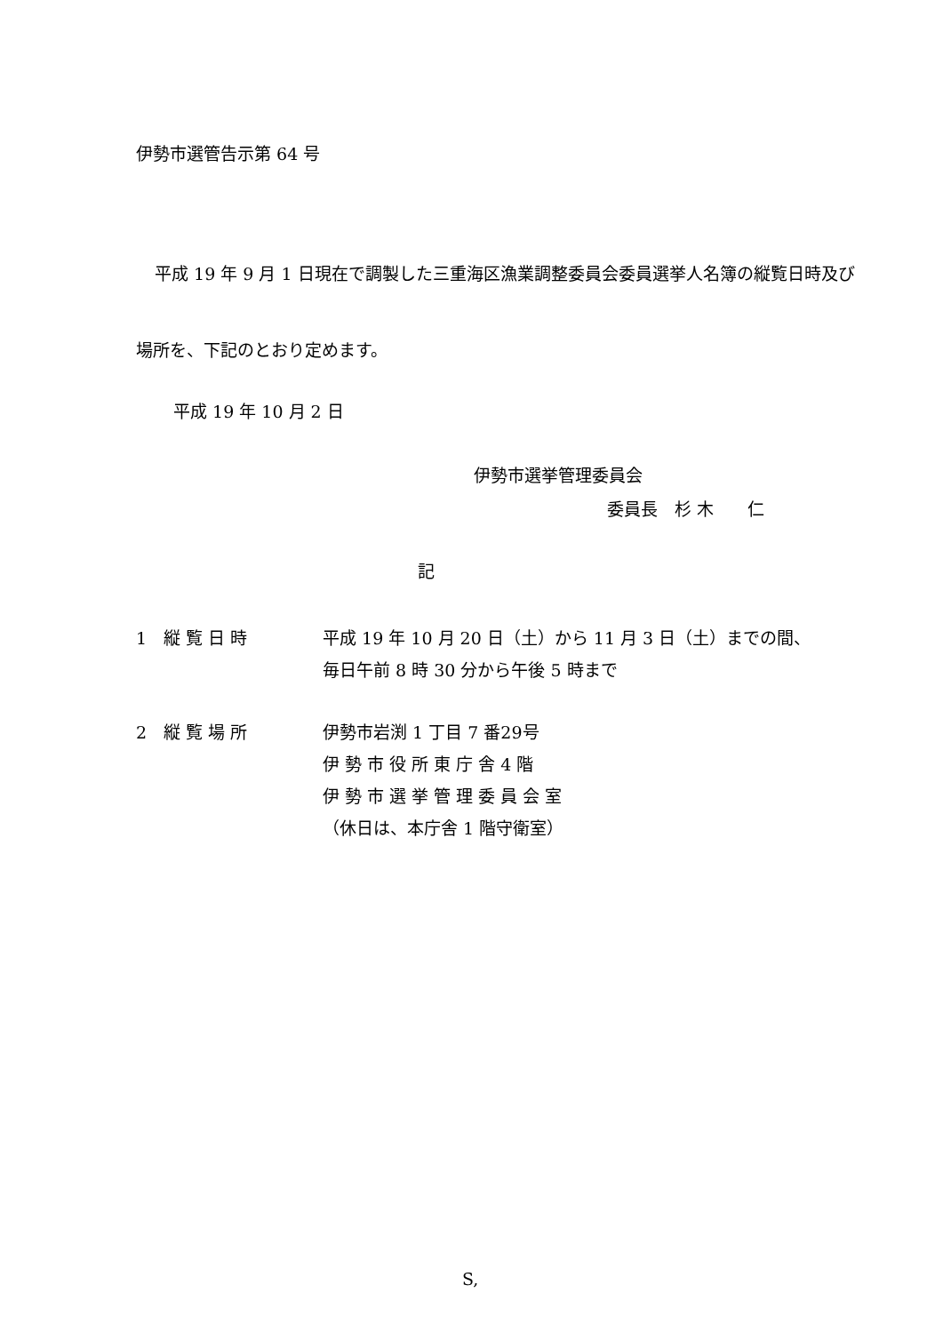伊勢市選管告示第 64 号
平成 19 年 9 月 1 日現在で調製した三重海区漁業調整委員会委員選挙人名簿の縦覧日時及び場所を、下記のとおり定めます。
平成 19 年 10 月 2 日
伊勢市選挙管理委員会
委員長　杉 木　　仁
記
1　縦 覧 日 時 平成 19 年 10 月 20 日（土）から 11 月 3 日（土）までの間、
毎日午前 8 時 30 分から午後 5 時まで
2　縦 覧 場 所 伊勢市岩渕 1 丁目 7 番29号
伊 勢 市 役 所 東 庁 舎 4 階
伊 勢 市 選 挙 管 理 委 員 会 室
（休日は、本庁舎 1 階守衛室）
S,